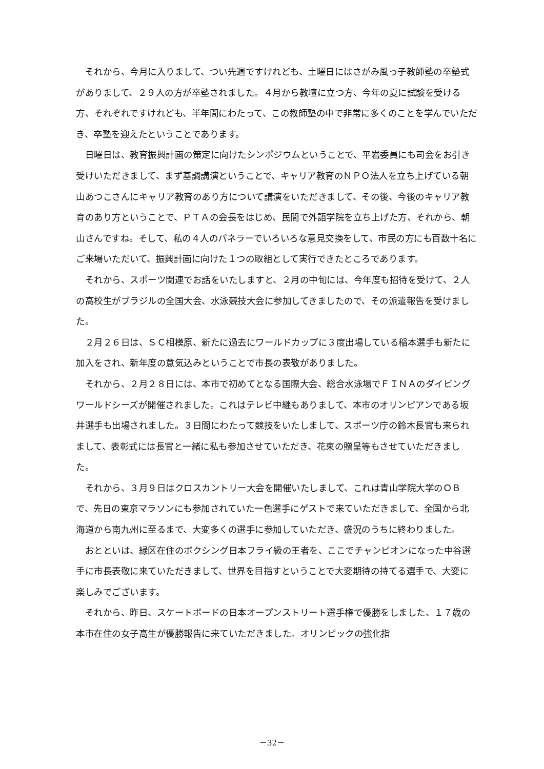それから、今月に入りまして、つい先週ですけれども、土曜日にはさがみ風っ子教師塾の卒塾式がありまして、２９人の方が卒塾されました。４月から教壇に立つ方、今年の夏に試験を受ける方、それぞれですけれども、半年間にわたって、この教師塾の中で非常に多くのことを学んでいただき、卒塾を迎えたということであります。
日曜日は、教育振興計画の策定に向けたシンポジウムということで、平岩委員にも司会をお引き受けいただきまして、まず基調講演ということで、キャリア教育のＮＰＯ法人を立ち上げている朝山あつこさんにキャリア教育のあり方について講演をいただきまして、その後、今後のキャリア教育のあり方ということで、ＰＴＡの会長をはじめ、民間で外語学院を立ち上げた方、それから、朝山さんですね。そして、私の４人のパネラーでいろいろな意見交換をして、市民の方にも百数十名にご来場いただいて、振興計画に向けた１つの取組として実行できたところであります。
それから、スポーツ関連でお話をいたしますと、２月の中旬には、今年度も招待を受けて、２人の高校生がブラジルの全国大会、水泳競技大会に参加してきましたので、その派遣報告を受けました。
２月２６日は、ＳＣ相模原、新たに過去にワールドカップに３度出場している稲本選手も新たに加入をされ、新年度の意気込みということで市長の表敬がありました。
それから、２月２８日には、本市で初めてとなる国際大会、総合水泳場でＦＩＮＡのダイビングワールドシーズが開催されました。これはテレビ中継もありまして、本市のオリンピアンである坂井選手も出場されました。３日間にわたって競技をいたしまして、スポーツ庁の鈴木長官も来られまして、表彰式には長官と一緒に私も参加させていただき、花束の贈呈等もさせていただきました。
それから、３月９日はクロスカントリー大会を開催いたしまして、これは青山学院大学のＯＢで、先日の東京マラソンにも参加されていた一色選手にゲストで来ていただきまして、全国から北海道から南九州に至るまで、大変多くの選手に参加していただき、盛況のうちに終わりました。
おとといは、緑区在住のボクシング日本フライ級の王者を、ここでチャンピオンになった中谷選手に市長表敬に来ていただきまして、世界を目指すということで大変期待の持てる選手で、大変に楽しみでございます。
それから、昨日、スケートボードの日本オープンストリート選手権で優勝をしました、１７歳の本市在住の女子高生が優勝報告に来ていただきました。オリンピックの強化指
－32－